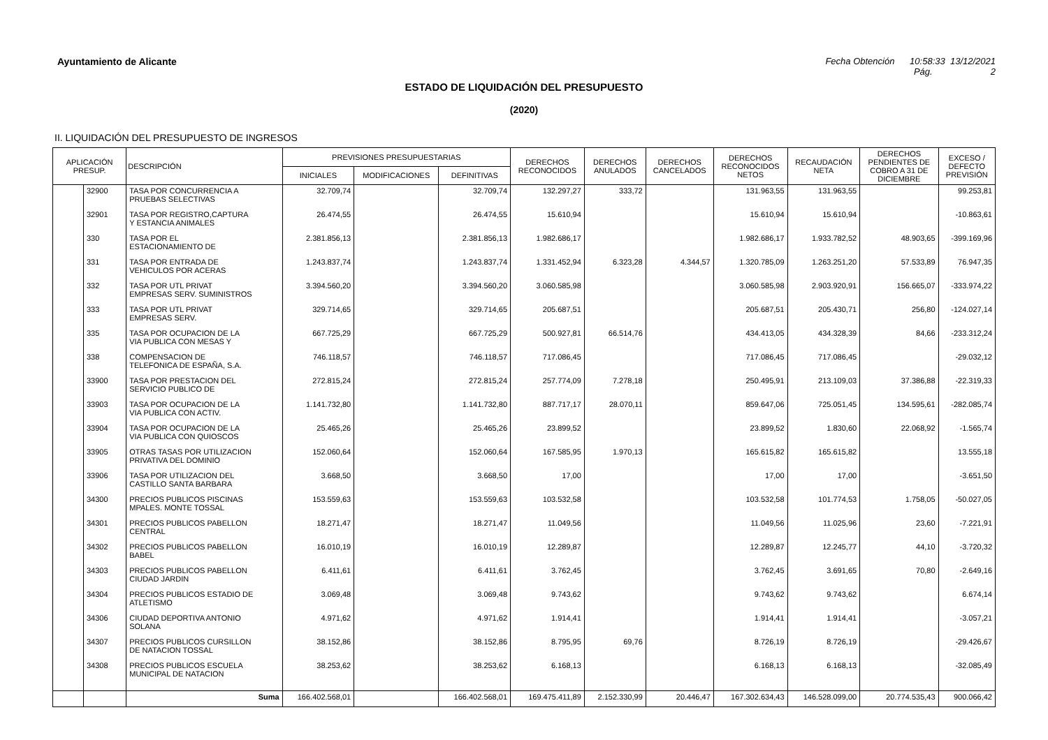Ayuntamiento de Alicante Fecha Obtención 10:58:33 13/12/2021
Pág. 2
ESTADO DE LIQUIDACIÓN DEL PRESUPUESTO
(2020)
II. LIQUIDACIÓN DEL PRESUPUESTO DE INGRESOS
| APLICACIÓN PRESUP. | | DESCRIPCIÓN | PREVISIONES PRESUPUESTARIAS | | | DERECHOS RECONOCIDOS | DERECHOS ANULADOS | DERECHOS CANCELADOS | DERECHOS RECONOCIDOS NETOS | RECAUDACIÓN NETA | DERECHOS PENDIENTES DE COBRO A 31 DE DICIEMBRE | EXCESO / DEFECTO PREVISIÓN |
| --- | --- | --- | --- | --- | --- | --- | --- | --- | --- | --- | --- | --- |
| | | | INICIALES | MODIFICACIONES | DEFINITIVAS | | | | | | | |
| | 32900 | TASA POR CONCURRENCIA A PRUEBAS SELECTIVAS | 32.709,74 | | 32.709,74 | 132.297,27 | 333,72 | | 131.963,55 | 131.963,55 | | 99.253,81 |
| | 32901 | TASA POR REGISTRO,CAPTURA Y ESTANCIA ANIMALES | 26.474,55 | | 26.474,55 | 15.610,94 | | | 15.610,94 | 15.610,94 | | -10.863,61 |
| | 330 | TASA POR EL ESTACIONAMIENTO DE | 2.381.856,13 | | 2.381.856,13 | 1.982.686,17 | | | 1.982.686,17 | 1.933.782,52 | 48.903,65 | -399.169,96 |
| | 331 | TASA POR ENTRADA DE VEHICULOS POR ACERAS | 1.243.837,74 | | 1.243.837,74 | 1.331.452,94 | 6.323,28 | 4.344,57 | 1.320.785,09 | 1.263.251,20 | 57.533,89 | 76.947,35 |
| | 332 | TASA POR UTL PRIVAT EMPRESAS SERV. SUMINISTROS | 3.394.560,20 | | 3.394.560,20 | 3.060.585,98 | | | 3.060.585,98 | 2.903.920,91 | 156.665,07 | -333.974,22 |
| | 333 | TASA POR UTL PRIVAT EMPRESAS SERV. | 329.714,65 | | 329.714,65 | 205.687,51 | | | 205.687,51 | 205.430,71 | 256,80 | -124.027,14 |
| | 335 | TASA POR OCUPACION DE LA VIA PUBLICA CON MESAS Y | 667.725,29 | | 667.725,29 | 500.927,81 | 66.514,76 | | 434.413,05 | 434.328,39 | 84,66 | -233.312,24 |
| | 338 | COMPENSACION DE TELEFONICA DE ESPAÑA, S.A. | 746.118,57 | | 746.118,57 | 717.086,45 | | | 717.086,45 | 717.086,45 | | -29.032,12 |
| | 33900 | TASA POR PRESTACION DEL SERVICIO PUBLICO DE | 272.815,24 | | 272.815,24 | 257.774,09 | 7.278,18 | | 250.495,91 | 213.109,03 | 37.386,88 | -22.319,33 |
| | 33903 | TASA POR OCUPACION DE LA VIA PUBLICA CON ACTIV. | 1.141.732,80 | | 1.141.732,80 | 887.717,17 | 28.070,11 | | 859.647,06 | 725.051,45 | 134.595,61 | -282.085,74 |
| | 33904 | TASA POR OCUPACION DE LA VIA PUBLICA CON QUIOSCOS | 25.465,26 | | 25.465,26 | 23.899,52 | | | 23.899,52 | 1.830,60 | 22.068,92 | -1.565,74 |
| | 33905 | OTRAS TASAS POR UTILIZACION PRIVATIVA DEL DOMINIO | 152.060,64 | | 152.060,64 | 167.585,95 | 1.970,13 | | 165.615,82 | 165.615,82 | | 13.555,18 |
| | 33906 | TASA POR UTILIZACION DEL CASTILLO SANTA BARBARA | 3.668,50 | | 3.668,50 | 17,00 | | | 17,00 | 17,00 | | -3.651,50 |
| | 34300 | PRECIOS PUBLICOS PISCINAS MPALES. MONTE TOSSAL | 153.559,63 | | 153.559,63 | 103.532,58 | | | 103.532,58 | 101.774,53 | 1.758,05 | -50.027,05 |
| | 34301 | PRECIOS PUBLICOS PABELLON CENTRAL | 18.271,47 | | 18.271,47 | 11.049,56 | | | 11.049,56 | 11.025,96 | 23,60 | -7.221,91 |
| | 34302 | PRECIOS PUBLICOS PABELLON BABEL | 16.010,19 | | 16.010,19 | 12.289,87 | | | 12.289,87 | 12.245,77 | 44,10 | -3.720,32 |
| | 34303 | PRECIOS PUBLICOS PABELLON CIUDAD JARDIN | 6.411,61 | | 6.411,61 | 3.762,45 | | | 3.762,45 | 3.691,65 | 70,80 | -2.649,16 |
| | 34304 | PRECIOS PUBLICOS ESTADIO DE ATLETISMO | 3.069,48 | | 3.069,48 | 9.743,62 | | | 9.743,62 | 9.743,62 | | 6.674,14 |
| | 34306 | CIUDAD DEPORTIVA ANTONIO SOLANA | 4.971,62 | | 4.971,62 | 1.914,41 | | | 1.914,41 | 1.914,41 | | -3.057,21 |
| | 34307 | PRECIOS PUBLICOS CURSILLON DE NATACION TOSSAL | 38.152,86 | | 38.152,86 | 8.795,95 | 69,76 | | 8.726,19 | 8.726,19 | | -29.426,67 |
| | 34308 | PRECIOS PUBLICOS ESCUELA MUNICIPAL DE NATACION | 38.253,62 | | 38.253,62 | 6.168,13 | | | 6.168,13 | 6.168,13 | | -32.085,49 |
| | | Suma | 166.402.568,01 | | 166.402.568,01 | 169.475.411,89 | 2.152.330,99 | 20.446,47 | 167.302.634,43 | 146.528.099,00 | 20.774.535,43 | 900.066,42 |